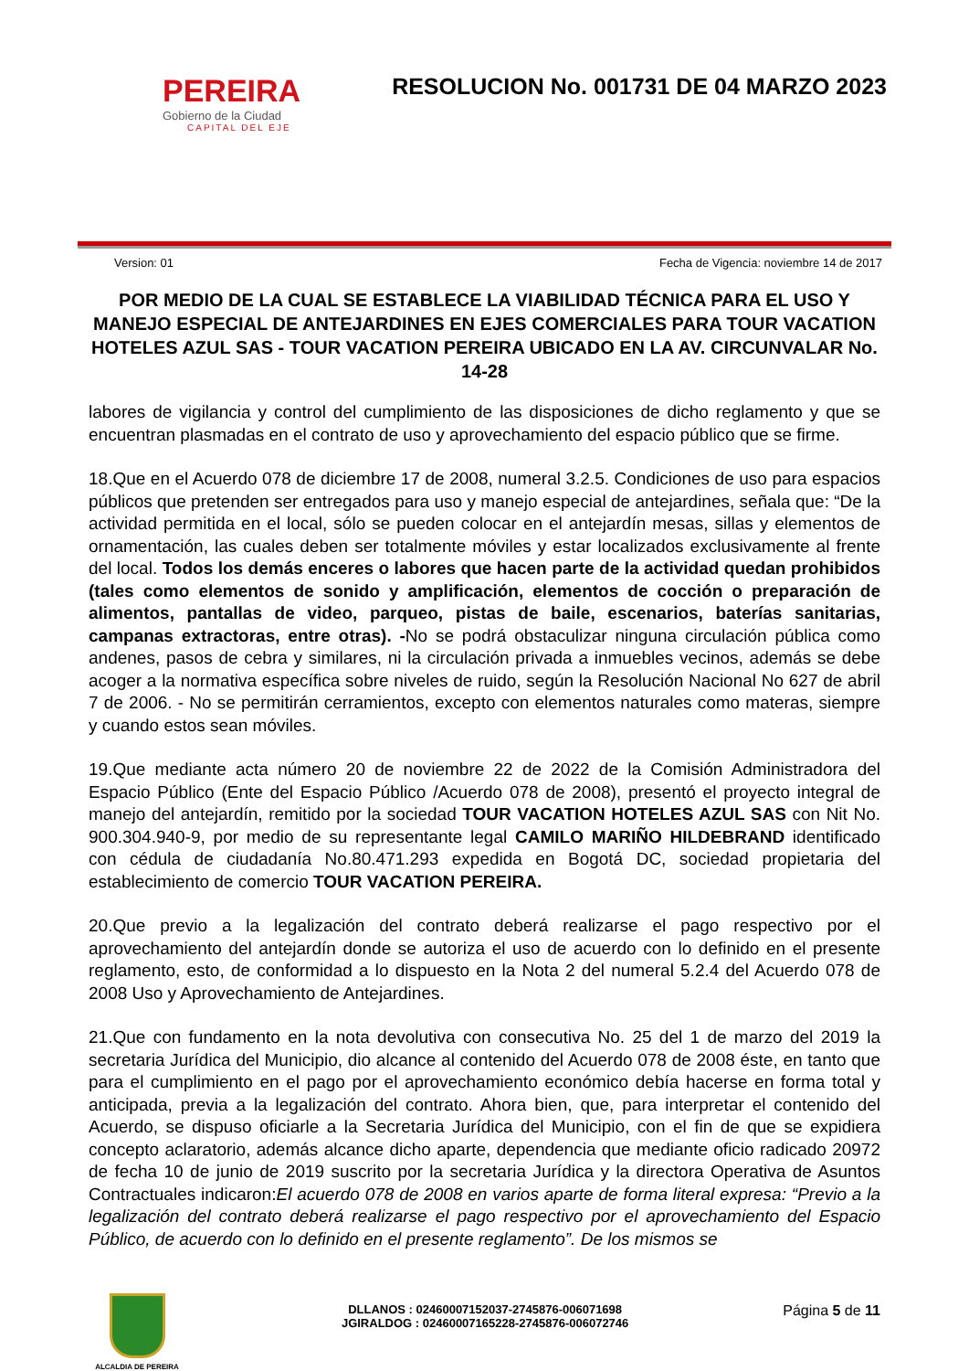PEREIRA
Gobierno de la Ciudad
CAPITAL DEL EJE
RESOLUCION No. 001731 DE 04 MARZO 2023
Version: 01 Fecha de Vigencia: noviembre 14 de 2017
POR MEDIO DE LA CUAL SE ESTABLECE LA VIABILIDAD TÉCNICA PARA EL USO Y MANEJO ESPECIAL DE ANTEJARDINES EN EJES COMERCIALES PARA TOUR VACATION HOTELES AZUL SAS - TOUR VACATION PEREIRA UBICADO EN LA AV. CIRCUNVALAR No. 14-28
labores de vigilancia y control del cumplimiento de las disposiciones de dicho reglamento y que se encuentran plasmadas en el contrato de uso y aprovechamiento del espacio público que se firme.
18.Que en el Acuerdo 078 de diciembre 17 de 2008, numeral 3.2.5. Condiciones de uso para espacios públicos que pretenden ser entregados para uso y manejo especial de antejardines, señala que: “De la actividad permitida en el local, sólo se pueden colocar en el antejardín mesas, sillas y elementos de ornamentación, las cuales deben ser totalmente móviles y estar localizados exclusivamente al frente del local. Todos los demás enceres o labores que hacen parte de la actividad quedan prohibidos (tales como elementos de sonido y amplificación, elementos de cocción o preparación de alimentos, pantallas de video, parqueo, pistas de baile, escenarios, baterías sanitarias, campanas extractoras, entre otras). -No se podrá obstaculizar ninguna circulación pública como andenes, pasos de cebra y similares, ni la circulación privada a inmuebles vecinos, además se debe acoger a la normativa específica sobre niveles de ruido, según la Resolución Nacional No 627 de abril 7 de 2006. - No se permitirán cerramientos, excepto con elementos naturales como materas, siempre y cuando estos sean móviles.
19.Que mediante acta número 20 de noviembre 22 de 2022 de la Comisión Administradora del Espacio Público (Ente del Espacio Público /Acuerdo 078 de 2008), presentó el proyecto integral de manejo del antejardín, remitido por la sociedad TOUR VACATION HOTELES AZUL SAS con Nit No. 900.304.940-9, por medio de su representante legal CAMILO MARIÑO HILDEBRAND identificado con cédula de ciudadanía No.80.471.293 expedida en Bogotá DC, sociedad propietaria del establecimiento de comercio TOUR VACATION PEREIRA.
20.Que previo a la legalización del contrato deberá realizarse el pago respectivo por el aprovechamiento del antejardín donde se autoriza el uso de acuerdo con lo definido en el presente reglamento, esto, de conformidad a lo dispuesto en la Nota 2 del numeral 5.2.4 del Acuerdo 078 de 2008 Uso y Aprovechamiento de Antejardines.
21.Que con fundamento en la nota devolutiva con consecutiva No. 25 del 1 de marzo del 2019 la secretaria Jurídica del Municipio, dio alcance al contenido del Acuerdo 078 de 2008 éste, en tanto que para el cumplimiento en el pago por el aprovechamiento económico debía hacerse en forma total y anticipada, previa a la legalización del contrato. Ahora bien, que, para interpretar el contenido del Acuerdo, se dispuso oficiarle a la Secretaria Jurídica del Municipio, con el fin de que se expidiera concepto aclaratorio, además alcance dicho aparte, dependencia que mediante oficio radicado 20972 de fecha 10 de junio de 2019 suscrito por la secretaria Jurídica y la directora Operativa de Asuntos Contractuales indicaron:El acuerdo 078 de 2008 en varios aparte de forma literal expresa: “Previo a la legalización del contrato deberá realizarse el pago respectivo por el aprovechamiento del Espacio Público, de acuerdo con lo definido en el presente reglamento”. De los mismos se
ALCALDIA DE PEREIRA
DLLANOS : 02460007152037-2745876-006071698
JGIRALDOG : 02460007165228-2745876-006072746
Página 5 de 11